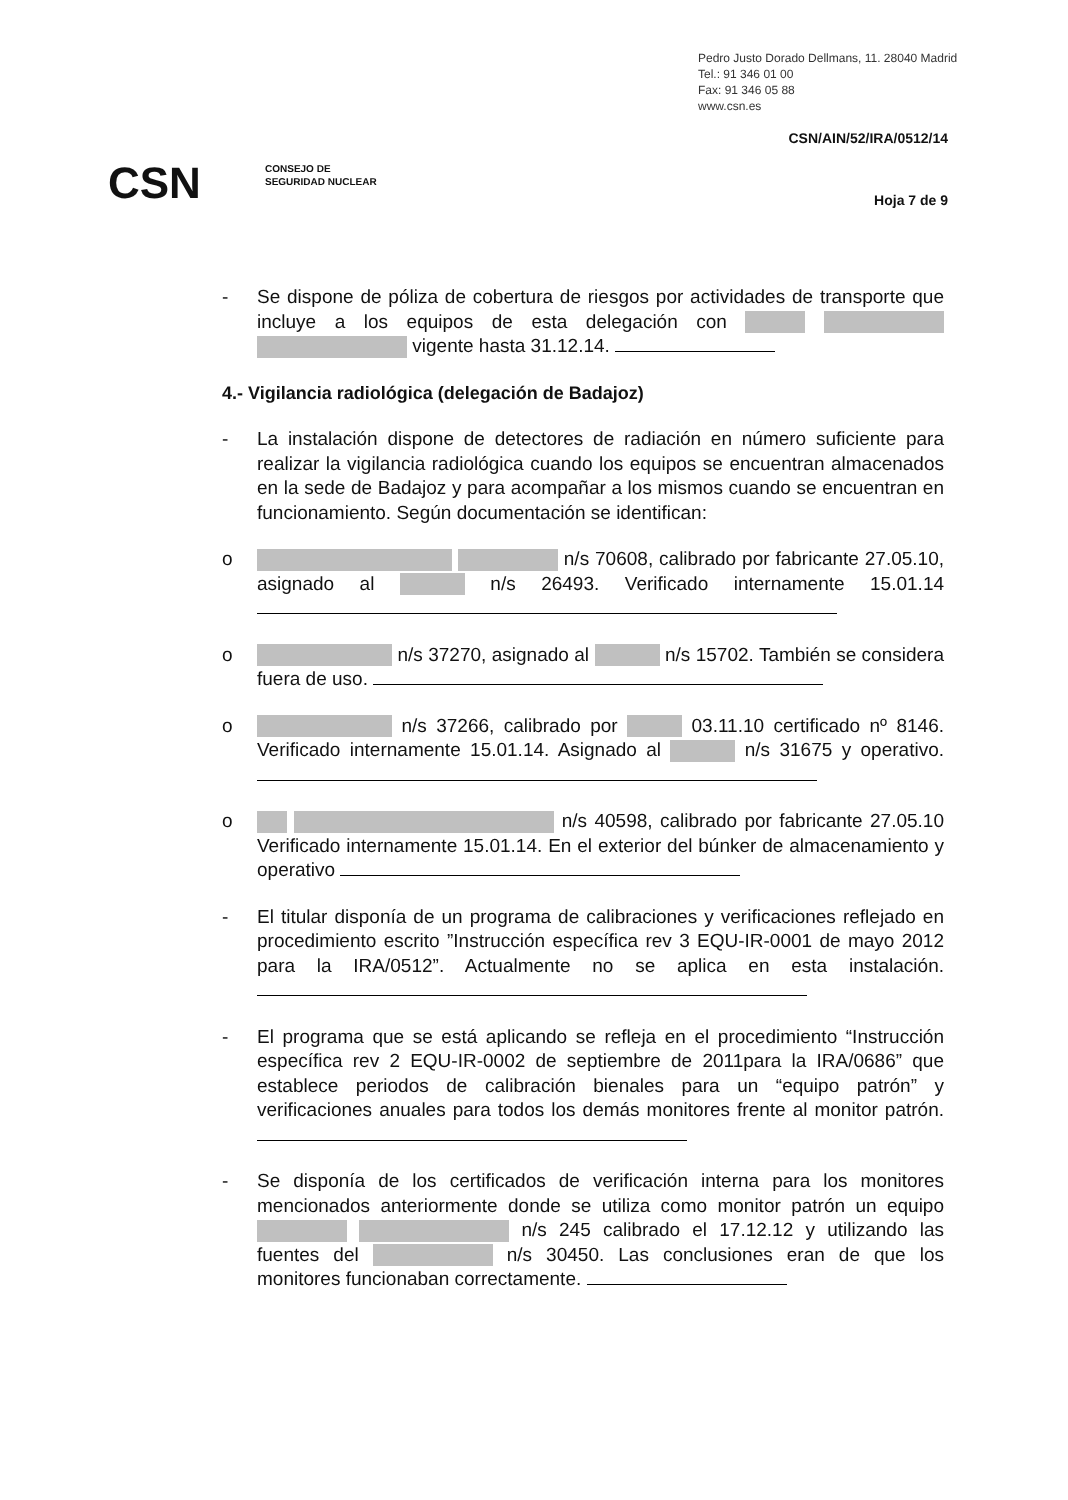Pedro Justo Dorado Dellmans, 11. 28040 Madrid
Tel.: 91 346 01 00
Fax: 91 346 05 88
www.csn.es
CSN/AIN/52/IRA/0512/14
CSN
CONSEJO DE
SEGURIDAD NUCLEAR
Hoja 7 de 9
- Se dispone de póliza de cobertura de riesgos por actividades de transporte que incluye a los equipos de esta delegación con vigente hasta 31.12.14.
4.- Vigilancia radiológica (delegación de Badajoz)
- La instalación dispone de detectores de radiación en número suficiente para realizar la vigilancia radiológica cuando los equipos se encuentran almacenados en la sede de Badajoz y para acompañar a los mismos cuando se encuentran en funcionamiento. Según documentación se identifican:
o n/s 70608, calibrado por fabricante 27.05.10, asignado al n/s 26493. Verificado internamente 15.01.14
o n/s 37270, asignado al n/s 15702. También se considera fuera de uso.
o n/s 37266, calibrado por 03.11.10 certificado nº 8146. Verificado internamente 15.01.14. Asignado al n/s 31675 y operativo.
o n/s 40598, calibrado por fabricante 27.05.10 Verificado internamente 15.01.14. En el exterior del búnker de almacenamiento y operativo
- El titular disponía de un programa de calibraciones y verificaciones reflejado en procedimiento escrito ”Instrucción específica rev 3 EQU-IR-0001 de mayo 2012 para la IRA/0512”. Actualmente no se aplica en esta instalación.
- El programa que se está aplicando se refleja en el procedimiento “Instrucción específica rev 2 EQU-IR-0002 de septiembre de 2011para la IRA/0686” que establece periodos de calibración bienales para un “equipo patrón” y verificaciones anuales para todos los demás monitores frente al monitor patrón.
- Se disponía de los certificados de verificación interna para los monitores mencionados anteriormente donde se utiliza como monitor patrón un equipo n/s 245 calibrado el 17.12.12 y utilizando las fuentes del n/s 30450. Las conclusiones eran de que los monitores funcionaban correctamente.